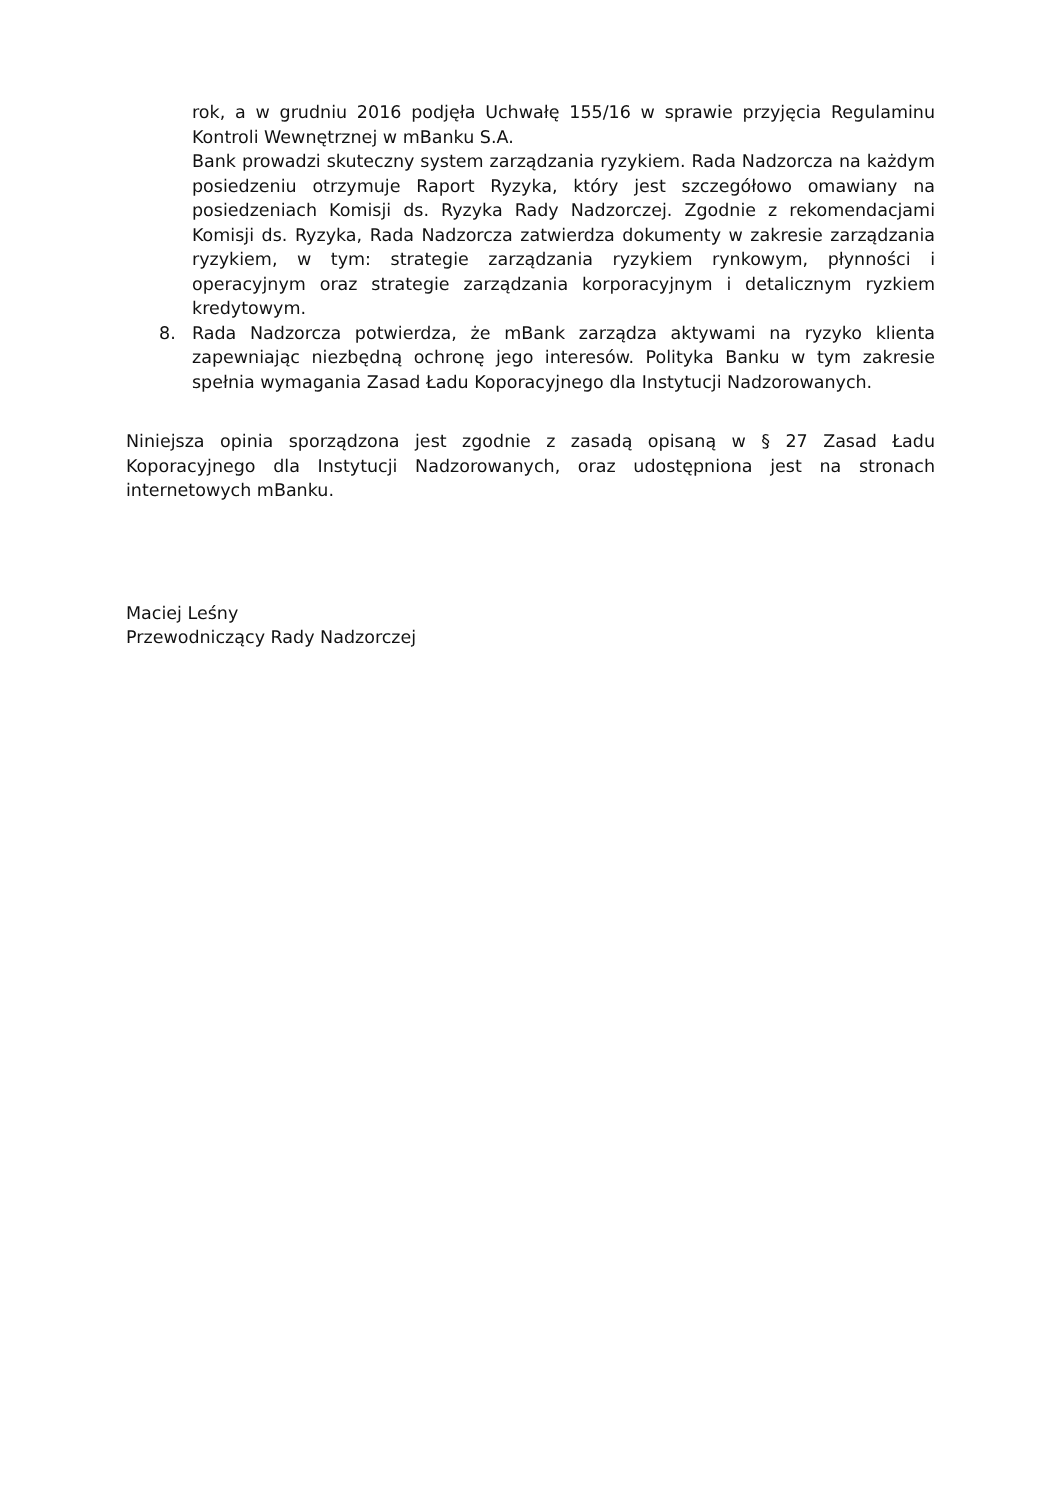rok, a w grudniu 2016 podjęła Uchwałę 155/16 w sprawie przyjęcia Regulaminu Kontroli Wewnętrznej w mBanku S.A.
Bank prowadzi skuteczny system zarządzania ryzykiem. Rada Nadzorcza na każdym posiedzeniu otrzymuje Raport Ryzyka, który jest szczegółowo omawiany na posiedzeniach Komisji ds. Ryzyka Rady Nadzorczej. Zgodnie z rekomendacjami Komisji ds. Ryzyka, Rada Nadzorcza zatwierdza dokumenty w zakresie zarządzania ryzykiem, w tym: strategie zarządzania ryzykiem rynkowym, płynności i operacyjnym oraz strategie zarządzania korporacyjnym i detalicznym ryzkiem kredytowym.
8. Rada Nadzorcza potwierdza, że mBank zarządza aktywami na ryzyko klienta zapewniając niezbędną ochronę jego interesów. Polityka Banku w tym zakresie spełnia wymagania Zasad Ładu Koporacyjnego dla Instytucji Nadzorowanych.
Niniejsza opinia sporządzona jest zgodnie z zasadą opisaną w § 27 Zasad Ładu Koporacyjnego dla Instytucji Nadzorowanych, oraz udostępniona jest na stronach internetowych mBanku.
Maciej Leśny
Przewodniczący Rady Nadzorczej